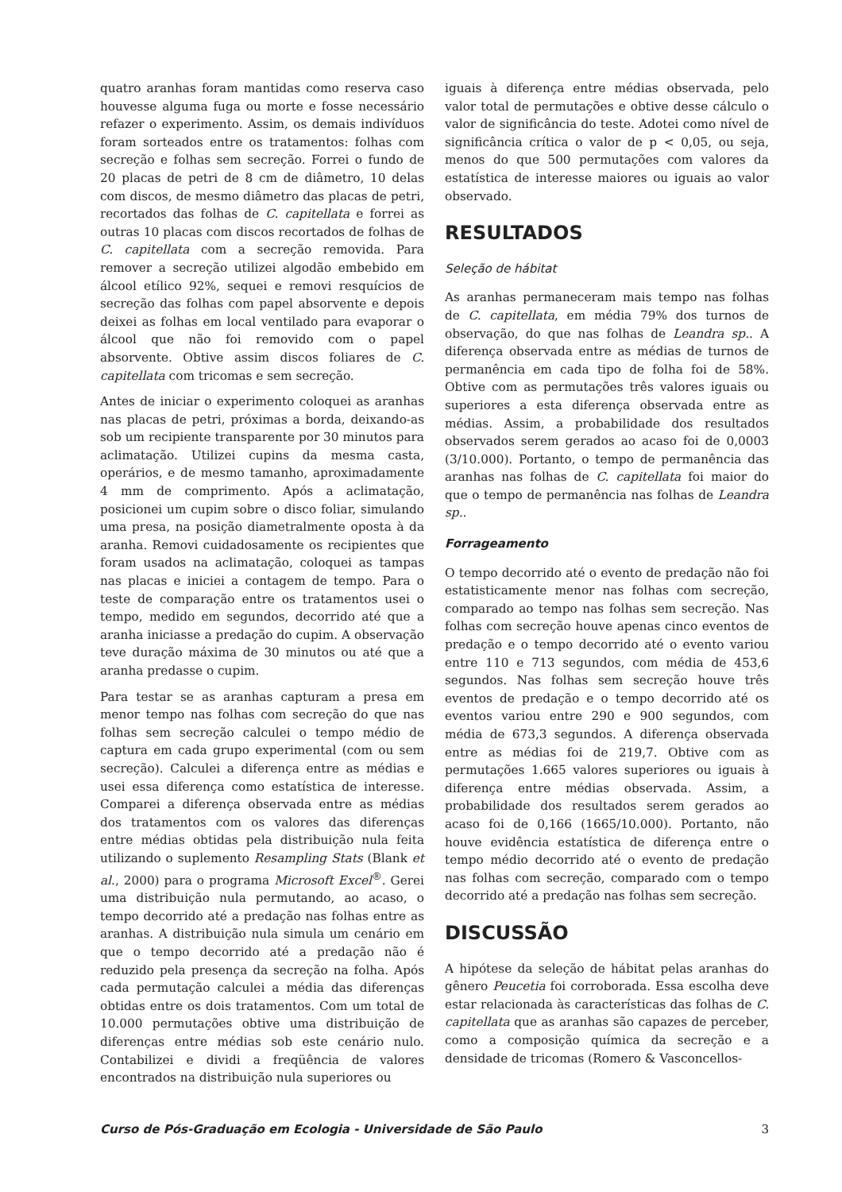quatro aranhas foram mantidas como reserva caso houvesse alguma fuga ou morte e fosse necessário refazer o experimento. Assim, os demais indivíduos foram sorteados entre os tratamentos: folhas com secreção e folhas sem secreção. Forrei o fundo de 20 placas de petri de 8 cm de diâmetro, 10 delas com discos, de mesmo diâmetro das placas de petri, recortados das folhas de C. capitellata e forrei as outras 10 placas com discos recortados de folhas de C. capitellata com a secreção removida. Para remover a secreção utilizei algodão embebido em álcool etílico 92%, sequei e removi resquícios de secreção das folhas com papel absorvente e depois deixei as folhas em local ventilado para evaporar o álcool que não foi removido com o papel absorvente. Obtive assim discos foliares de C. capitellata com tricomas e sem secreção.
Antes de iniciar o experimento coloquei as aranhas nas placas de petri, próximas a borda, deixando-as sob um recipiente transparente por 30 minutos para aclimatação. Utilizei cupins da mesma casta, operários, e de mesmo tamanho, aproximadamente 4 mm de comprimento. Após a aclimatação, posicionei um cupim sobre o disco foliar, simulando uma presa, na posição diametralmente oposta à da aranha. Removi cuidadosamente os recipientes que foram usados na aclimatação, coloquei as tampas nas placas e iniciei a contagem de tempo. Para o teste de comparação entre os tratamentos usei o tempo, medido em segundos, decorrido até que a aranha iniciasse a predação do cupim. A observação teve duração máxima de 30 minutos ou até que a aranha predasse o cupim.
Para testar se as aranhas capturam a presa em menor tempo nas folhas com secreção do que nas folhas sem secreção calculei o tempo médio de captura em cada grupo experimental (com ou sem secreção). Calculei a diferença entre as médias e usei essa diferença como estatística de interesse. Comparei a diferença observada entre as médias dos tratamentos com os valores das diferenças entre médias obtidas pela distribuição nula feita utilizando o suplemento Resampling Stats (Blank et al., 2000) para o programa Microsoft Excel<sup>®</sup>. Gerei uma distribuição nula permutando, ao acaso, o tempo decorrido até a predação nas folhas entre as aranhas. A distribuição nula simula um cenário em que o tempo decorrido até a predação não é reduzido pela presença da secreção na folha. Após cada permutação calculei a média das diferenças obtidas entre os dois tratamentos. Com um total de 10.000 permutações obtive uma distribuição de diferenças entre médias sob este cenário nulo. Contabilizei e dividi a freqüência de valores encontrados na distribuição nula superiores ou
iguais à diferença entre médias observada, pelo valor total de permutações e obtive desse cálculo o valor de significância do teste. Adotei como nível de significância crítica o valor de p < 0,05, ou seja, menos do que 500 permutações com valores da estatística de interesse maiores ou iguais ao valor observado.
RESULTADOS
Seleção de hábitat
As aranhas permaneceram mais tempo nas folhas de C. capitellata, em média 79% dos turnos de observação, do que nas folhas de Leandra sp.. A diferença observada entre as médias de turnos de permanência em cada tipo de folha foi de 58%. Obtive com as permutações três valores iguais ou superiores a esta diferença observada entre as médias. Assim, a probabilidade dos resultados observados serem gerados ao acaso foi de 0,0003 (3/10.000). Portanto, o tempo de permanência das aranhas nas folhas de C. capitellata foi maior do que o tempo de permanência nas folhas de Leandra sp..
Forrageamento
O tempo decorrido até o evento de predação não foi estatisticamente menor nas folhas com secreção, comparado ao tempo nas folhas sem secreção. Nas folhas com secreção houve apenas cinco eventos de predação e o tempo decorrido até o evento variou entre 110 e 713 segundos, com média de 453,6 segundos. Nas folhas sem secreção houve três eventos de predação e o tempo decorrido até os eventos variou entre 290 e 900 segundos, com média de 673,3 segundos. A diferença observada entre as médias foi de 219,7. Obtive com as permutações 1.665 valores superiores ou iguais à diferença entre médias observada. Assim, a probabilidade dos resultados serem gerados ao acaso foi de 0,166 (1665/10.000). Portanto, não houve evidência estatística de diferença entre o tempo médio decorrido até o evento de predação nas folhas com secreção, comparado com o tempo decorrido até a predação nas folhas sem secreção.
DISCUSSÃO
A hipótese da seleção de hábitat pelas aranhas do gênero Peucetia foi corroborada. Essa escolha deve estar relacionada às características das folhas de C. capitellata que as aranhas são capazes de perceber, como a composição química da secreção e a densidade de tricomas (Romero & Vasconcellos-
Curso de Pós-Graduação em Ecologia - Universidade de São Paulo 3